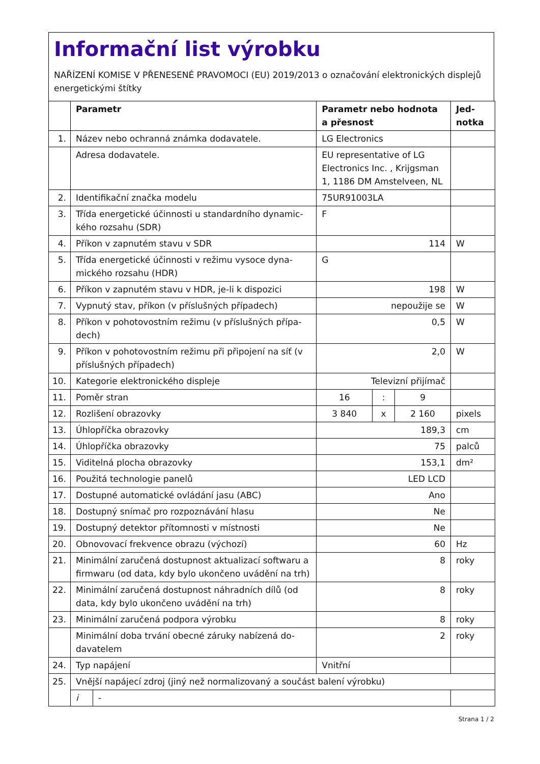Informační list výrobku
NAŘÍZENÍ KOMISE V PŘENESENÉ PRAVOMOCI (EU) 2019/2013 o označování elektronických displejů energetickými štítky
| | Parametr | | Parametr nebo hodnota a přesnost | | | Jed-notka |
| --- | --- | --- | --- | --- | --- | --- |
| 1. | Název nebo ochranná známka dodavatele. | | LG Electronics | | | |
| | Adresa dodavatele. | | EU representative of LG Electronics Inc. , Krijgsman 1, 1186 DM Amstelveen, NL | | | |
| 2. | Identifikační značka modelu | | 75UR91003LA | | | |
| 3. | Třída energetické účinnosti u standardního dynamic-kého rozsahu (SDR) | | F | | | |
| 4. | Příkon v zapnutém stavu v SDR | | 114 | | | W |
| 5. | Třída energetické účinnosti v režimu vysoce dyna-mického rozsahu (HDR) | | G | | | |
| 6. | Příkon v zapnutém stavu v HDR, je-li k dispozici | | 198 | | | W |
| 7. | Vypnutý stav, příkon (v příslušných případech) | | nepoužije se | | | W |
| 8. | Příkon v pohotovostním režimu (v příslušných přípa-dech) | | 0,5 | | | W |
| 9. | Příkon v pohotovostním režimu při připojení na síť (v příslušných případech) | | 2,0 | | | W |
| 10. | Kategorie elektronického displeje | | Televizní přijímač | | | |
| 11. | Poměr stran | | 16 | : | 9 | |
| 12. | Rozlišení obrazovky | | 3 840 | x | 2 160 | pixels |
| 13. | Úhlopříčka obrazovky | | 189,3 | | | cm |
| 14. | Úhlopříčka obrazovky | | 75 | | | palců |
| 15. | Viditelná plocha obrazovky | | 153,1 | | | dm² |
| 16. | Použitá technologie panelů | | LED LCD | | | |
| 17. | Dostupné automatické ovládání jasu (ABC) | | Ano | | | |
| 18. | Dostupný snímač pro rozpoznávání hlasu | | Ne | | | |
| 19. | Dostupný detektor přítomnosti v místnosti | | Ne | | | |
| 20. | Obnovovací frekvence obrazu (výchozí) | | 60 | | | Hz |
| 21. | Minimální zaručená dostupnost aktualizací softwaru a firmwaru (od data, kdy bylo ukončeno uvádění na trh) | | 8 | | | roky |
| 22. | Minimální zaručená dostupnost náhradních dílů (od data, kdy bylo ukončeno uvádění na trh) | | 8 | | | roky |
| 23. | Minimální zaručená podpora výrobku | | 8 | | | roky |
| | Minimální doba trvání obecné záruky nabízená do-davatelem | | 2 | | | roky |
| 24. | Typ napájení | | Vnitřní | | | |
| 25. | Vnější napájecí zdroj (jiný než normalizovaný a součást balení výrobku) | | | | | |
| | i | - | | | | |
Strana 1 / 2